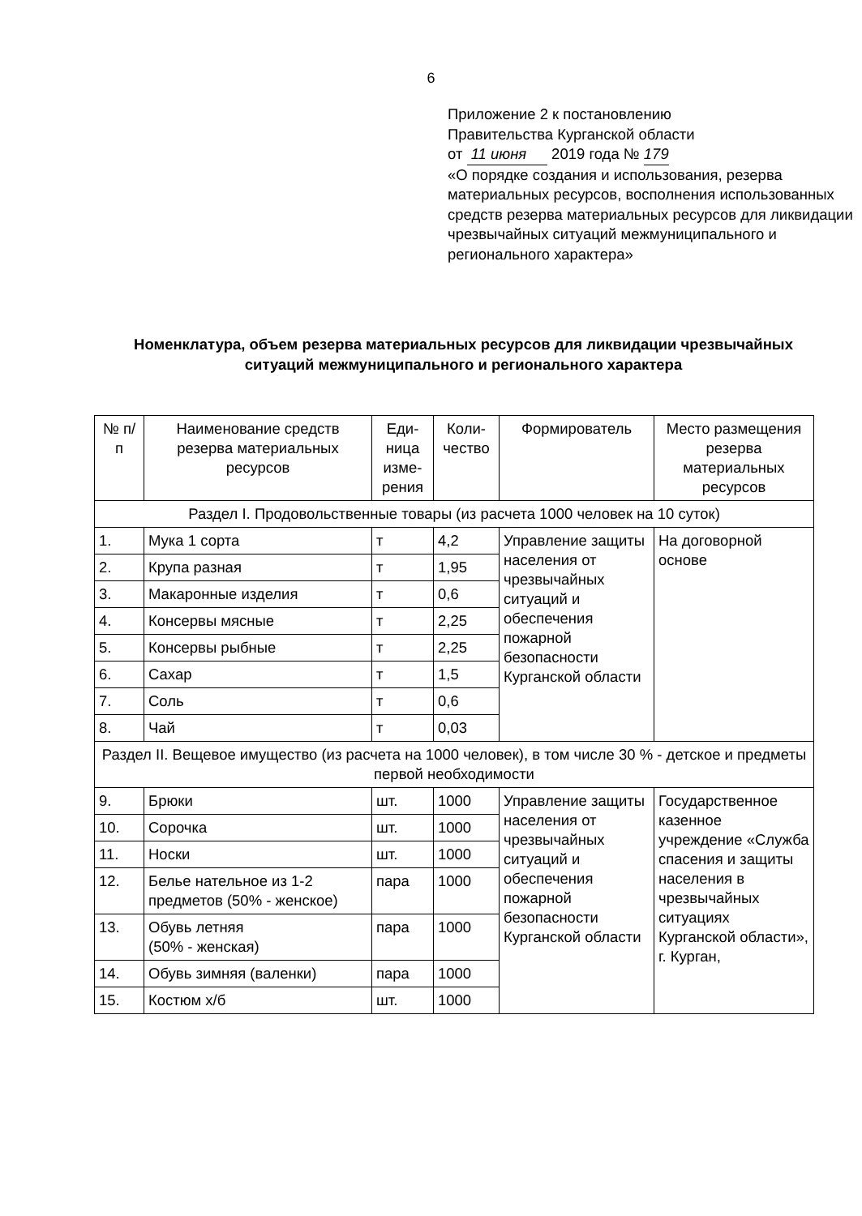6
Приложение 2 к постановлению
Правительства Курганской области
от 11 июня 2019 года № 179
«О порядке создания и использования, резерва материальных ресурсов, восполнения использованных средств резерва материальных ресурсов для ликвидации чрезвычайных ситуаций межмуниципального и регионального характера»
Номенклатура, объем резерва материальных ресурсов для ликвидации чрезвычайных ситуаций межмуниципального и регионального характера
| № п/п | Наименование средств резерва материальных ресурсов | Еди-ница изме-рения | Коли-чество | Формирователь | Место размещения резерва материальных ресурсов |
| --- | --- | --- | --- | --- | --- |
| Раздел I. Продовольственные товары (из расчета 1000 человек на 10 суток) | | | | | |
| 1. | Мука 1 сорта | т | 4,2 | Управление защиты населения от чрезвычайных ситуаций и обеспечения пожарной безопасности Курганской области | На договорной основе |
| 2. | Крупа разная | т | 1,95 | | |
| 3. | Макаронные изделия | т | 0,6 | | |
| 4. | Консервы мясные | т | 2,25 | | |
| 5. | Консервы рыбные | т | 2,25 | | |
| 6. | Сахар | т | 1,5 | | |
| 7. | Соль | т | 0,6 | | |
| 8. | Чай | т | 0,03 | | |
| Раздел II. Вещевое имущество (из расчета на 1000 человек), в том числе 30 % - детское и предметы первой необходимости | | | | | |
| 9. | Брюки | шт. | 1000 | Управление защиты населения от чрезвычайных ситуаций и обеспечения пожарной безопасности Курганской области | Государственное казенное учреждение «Служба спасения и защиты населения в чрезвычайных ситуациях Курганской области», г. Курган, |
| 10. | Сорочка | шт. | 1000 | | |
| 11. | Носки | шт. | 1000 | | |
| 12. | Белье нательное из 1-2 предметов (50% - женское) | пара | 1000 | | |
| 13. | Обувь летняя (50% - женская) | пара | 1000 | | |
| 14. | Обувь зимняя (валенки) | пара | 1000 | | |
| 15. | Костюм х/б | шт. | 1000 | | |